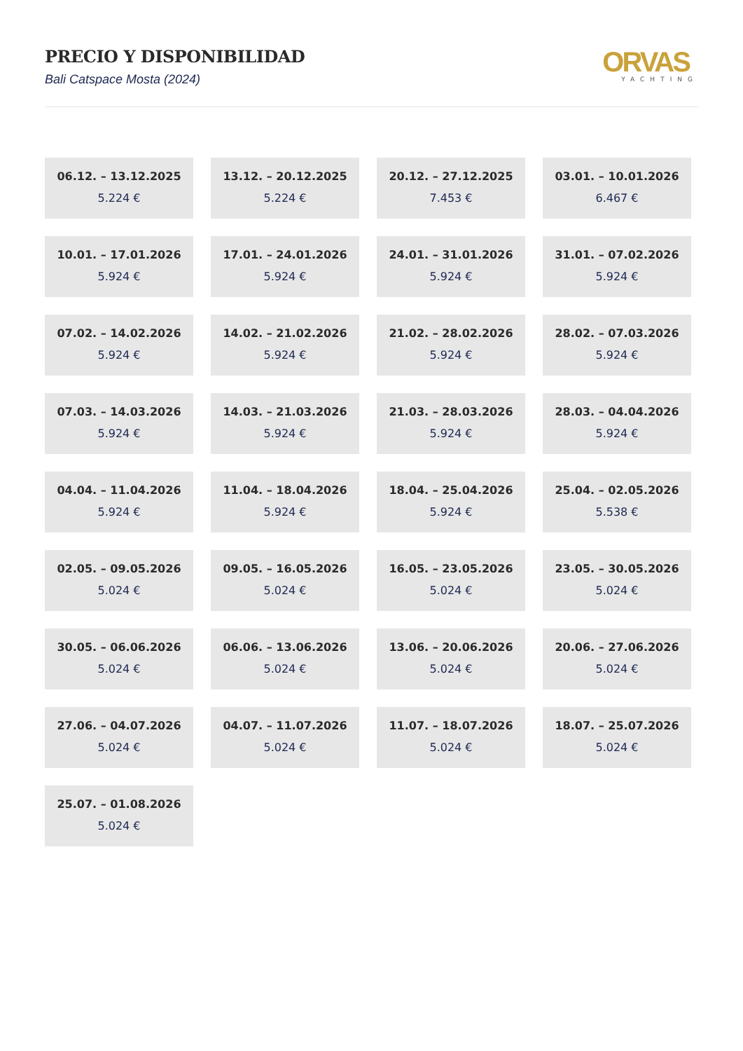PRECIO Y DISPONIBILIDAD
Bali Catspace Mosta (2024)
ORVAS
YACHTING
06.12. – 13.12.2025
5.224 €
13.12. – 20.12.2025
5.224 €
20.12. – 27.12.2025
7.453 €
03.01. – 10.01.2026
6.467 €
10.01. – 17.01.2026
5.924 €
17.01. – 24.01.2026
5.924 €
24.01. – 31.01.2026
5.924 €
31.01. – 07.02.2026
5.924 €
07.02. – 14.02.2026
5.924 €
14.02. – 21.02.2026
5.924 €
21.02. – 28.02.2026
5.924 €
28.02. – 07.03.2026
5.924 €
07.03. – 14.03.2026
5.924 €
14.03. – 21.03.2026
5.924 €
21.03. – 28.03.2026
5.924 €
28.03. – 04.04.2026
5.924 €
04.04. – 11.04.2026
5.924 €
11.04. – 18.04.2026
5.924 €
18.04. – 25.04.2026
5.924 €
25.04. – 02.05.2026
5.538 €
02.05. – 09.05.2026
5.024 €
09.05. – 16.05.2026
5.024 €
16.05. – 23.05.2026
5.024 €
23.05. – 30.05.2026
5.024 €
30.05. – 06.06.2026
5.024 €
06.06. – 13.06.2026
5.024 €
13.06. – 20.06.2026
5.024 €
20.06. – 27.06.2026
5.024 €
27.06. – 04.07.2026
5.024 €
04.07. – 11.07.2026
5.024 €
11.07. – 18.07.2026
5.024 €
18.07. – 25.07.2026
5.024 €
25.07. – 01.08.2026
5.024 €